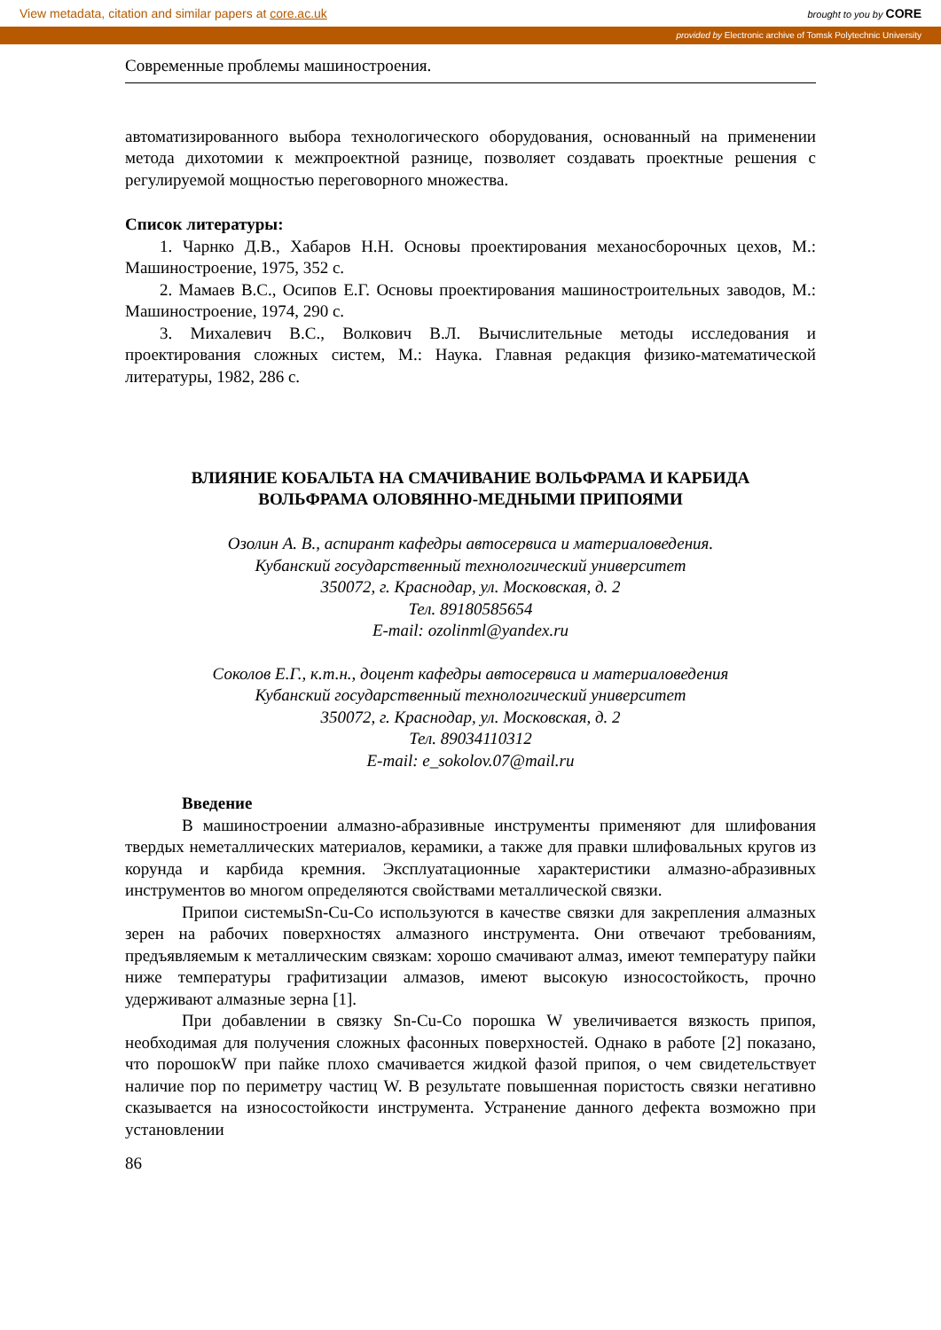View metadata, citation and similar papers at core.ac.uk brought to you by CORE
provided by Electronic archive of Tomsk Polytechnic University
Современные проблемы машиностроения.
автоматизированного выбора технологического оборудования, основанный на применении метода дихотомии к межпроектной разнице, позволяет создавать проектные решения с регулируемой мощностью переговорного множества.
Список литературы:
1. Чарнко Д.В., Хабаров Н.Н. Основы проектирования механосборочных цехов, М.: Машиностроение, 1975, 352 с.
2. Мамаев В.С., Осипов Е.Г. Основы проектирования машиностроительных заводов, М.: Машиностроение, 1974, 290 с.
3. Михалевич В.С., Волкович В.Л. Вычислительные методы исследования и проектирования сложных систем, М.: Наука. Главная редакция физико-математической литературы, 1982, 286 с.
ВЛИЯНИЕ КОБАЛЬТА НА СМАЧИВАНИЕ ВОЛЬФРАМА И КАРБИДА
ВОЛЬФРАМА ОЛОВЯННО-МЕДНЫМИ ПРИПОЯМИ
Озолин А. В., аспирант кафедры автосервиса и материаловедения.
Кубанский государственный технологический университет
350072, г. Краснодар, ул. Московская, д. 2
Тел. 89180585654
E-mail: ozolinml@yandex.ru
Соколов Е.Г., к.т.н., доцент кафедры автосервиса и материаловедения
Кубанский государственный технологический университет
350072, г. Краснодар, ул. Московская, д. 2
Тел. 89034110312
E-mail: e_sokolov.07@mail.ru
Введение
В машиностроении алмазно-абразивные инструменты применяют для шлифования твердых неметаллических материалов, керамики, а также для правки шлифовальных кругов из корунда и карбида кремния. Эксплуатационные характеристики алмазно-абразивных инструментов во многом определяются свойствами металлической связки.
Припои системыSn-Cu-Co используются в качестве связки для закрепления алмазных зерен на рабочих поверхностях алмазного инструмента. Они отвечают требованиям, предъявляемым к металлическим связкам: хорошо смачивают алмаз, имеют температуру пайки ниже температуры графитизации алмазов, имеют высокую износостойкость, прочно удерживают алмазные зерна [1].
При добавлении в связку Sn-Cu-Co порошка W увеличивается вязкость припоя, необходимая для получения сложных фасонных поверхностей. Однако в работе [2] показано, что порошокW при пайке плохо смачивается жидкой фазой припоя, о чем свидетельствует наличие пор по периметру частиц W. В результате повышенная пористость связки негативно сказывается на износостойкости инструмента. Устранение данного дефекта возможно при установлении
86